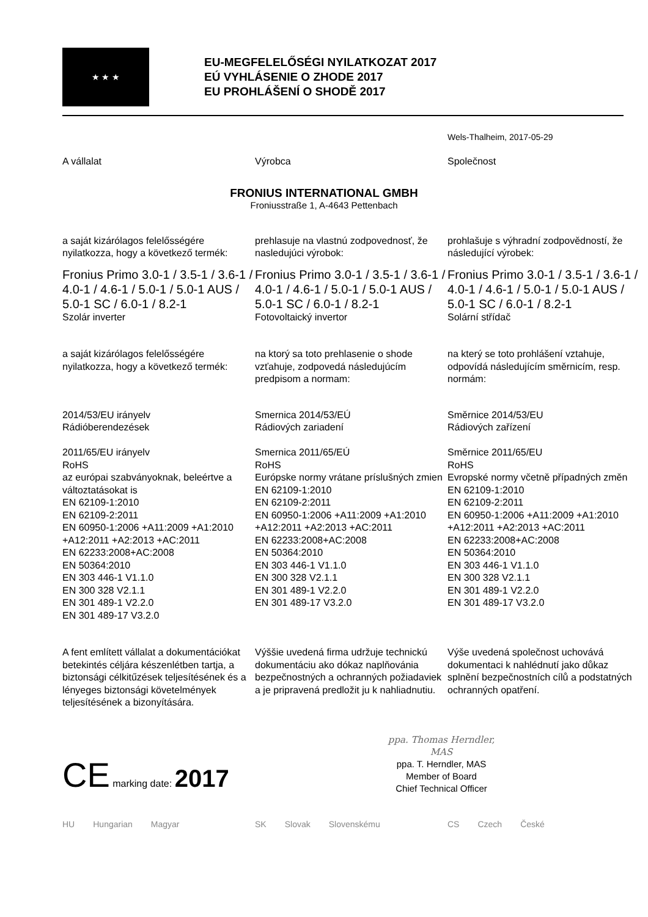★ ★ ★
EU-MEGFELELŐSÉGI NYILATKOZAT 2017
EÚ VYHLÁSENIE O ZHODE 2017
EU PROHLÁŠENÍ O SHODĚ 2017
Wels-Thalheim, 2017-05-29
A vállalat Výrobca Společnost
FRONIUS INTERNATIONAL GMBH
Froniusstraße 1, A-4643 Pettenbach
a saját kizárólagos felelősségére nyilatkozza, hogy a következő termék:
prehlasuje na vlastnú zodpovednosť, že nasledujúci výrobok:
prohlašuje s výhradní zodpovědností, že následující výrobek:
Fronius Primo 3.0-1 / 3.5-1 / 3.6-1 / 4.0-1 / 4.6-1 / 5.0-1 / 5.0-1 AUS / 5.0-1 SC / 6.0-1 / 8.2-1
Szolár inverter
Fronius Primo 3.0-1 / 3.5-1 / 3.6-1 / 4.0-1 / 4.6-1 / 5.0-1 / 5.0-1 AUS / 5.0-1 SC / 6.0-1 / 8.2-1
Fotovoltaický invertor
Fronius Primo 3.0-1 / 3.5-1 / 3.6-1 / 4.0-1 / 4.6-1 / 5.0-1 / 5.0-1 AUS / 5.0-1 SC / 6.0-1 / 8.2-1
Solární střídač
a saját kizárólagos felelősségére nyilatkozza, hogy a következő termék:
na ktorý sa toto prehlasenie o shode vzťahuje, zodpovedá následujúcím predpisom a normam:
na který se toto prohlášení vztahuje, odpovídá následujícím směrnicím, resp. normám:
2014/53/EU irányelv
Rádióberendezések
2011/65/EU irányelv
RoHS
az európai szabványoknak, beleértve a változtatásokat is
EN 62109-1:2010
EN 62109-2:2011
EN 60950-1:2006 +A11:2009 +A1:2010 +A12:2011 +A2:2013 +AC:2011
EN 62233:2008+AC:2008
EN 50364:2010
EN 303 446-1 V1.1.0
EN 300 328 V2.1.1
EN 301 489-1 V2.2.0
EN 301 489-17 V3.2.0
Smernica 2014/53/EÚ
Rádiových zariadení
Smernica 2011/65/EÚ
RoHS
Európske normy vrátane príslušných zmien
EN 62109-1:2010
EN 62109-2:2011
EN 60950-1:2006 +A11:2009 +A1:2010 +A12:2011 +A2:2013 +AC:2011
EN 62233:2008+AC:2008
EN 50364:2010
EN 303 446-1 V1.1.0
EN 300 328 V2.1.1
EN 301 489-1 V2.2.0
EN 301 489-17 V3.2.0
Směrnice 2014/53/EU
Rádiových zařízení
Směrnice 2011/65/EU
RoHS
Evropské normy včetně případných změn
EN 62109-1:2010
EN 62109-2:2011
EN 60950-1:2006 +A11:2009 +A1:2010 +A12:2011 +A2:2013 +AC:2011
EN 62233:2008+AC:2008
EN 50364:2010
EN 303 446-1 V1.1.0
EN 300 328 V2.1.1
EN 301 489-1 V2.2.0
EN 301 489-17 V3.2.0
A fent említett vállalat a dokumentációkat betekintés céljára készenlétben tartja, a biztonsági célkitűzések teljesítésének és a lényeges biztonsági követelmények teljesítésének a bizonyítására.
Výššie uvedená firma udržuje technickú dokumentáciu ako dókaz naplňovánia bezpečnostných a ochranných požiadaviek a je pripravená predložit ju k nahliadnutiu.
Výše uvedená společnost uchovává dokumentaci k nahlédnutí jako důkaz splnění bezpečnostních cílů a podstatných ochranných opatření.
CE marking date: 2017
ppa. Thomas Herndler, MAS
ppa. T. Herndler, MAS
Member of Board
Chief Technical Officer
HU Hungarian Magyar SK Slovak Slovenskému CS Czech České